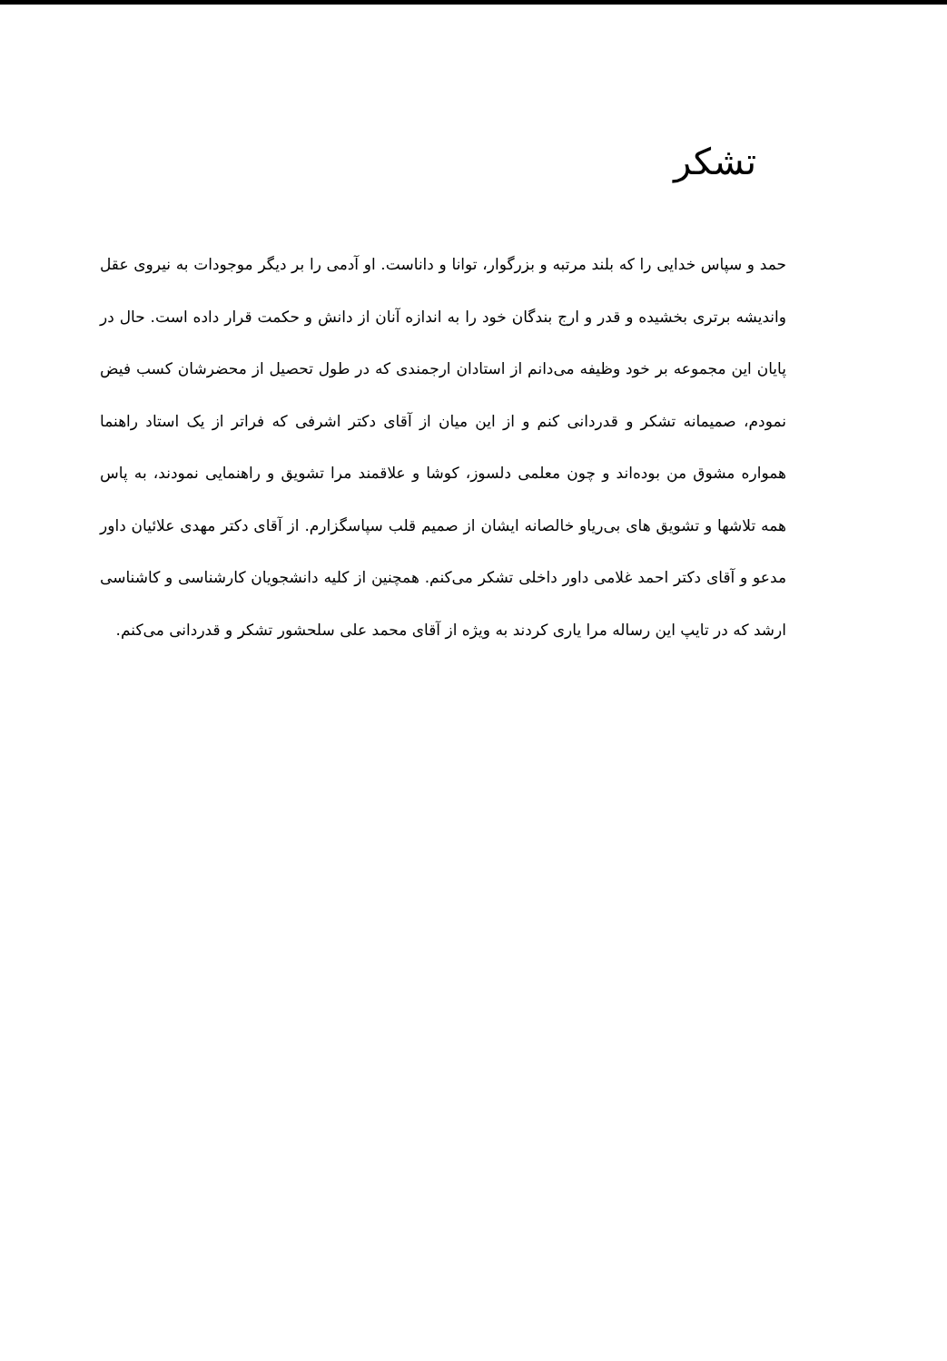تشکر
حمد و سپاس خدایی را که بلند مرتبه و بزرگوار، توانا و داناست. او آدمی را بر دیگر موجودات به نیروی عقل واندیشه برتری بخشیده و قدر و ارج بندگان خود را به اندازه آنان از دانش و حکمت قرار داده است. حال در پایان این مجموعه بر خود وظیفه می‌دانم از استادان ارجمندی که در طول تحصیل از محضرشان کسب فیض نمودم، صمیمانه تشکر و قدردانی کنم و از این میان از آقای دکتر اشرفی که فراتر از یک استاد راهنما همواره مشوق من بوده‌اند و چون معلمی دلسوز، کوشا و علاقمند مرا تشویق و راهنمایی نمودند، به پاس همه تلاشها و تشویق های بی‌ریاو خالصانه ایشان از صمیم قلب سپاسگزارم. از آقای دکتر مهدی علائیان داور مدعو و آقای دکتر احمد غلامی داور داخلی تشکر می‌کنم. همچنین از کلیه دانشجویان کارشناسی و کاشناسی ارشد که در تایپ این رساله مرا یاری کردند به ویژه از آقای محمد علی سلحشور تشکر و قدردانی می‌کنم.